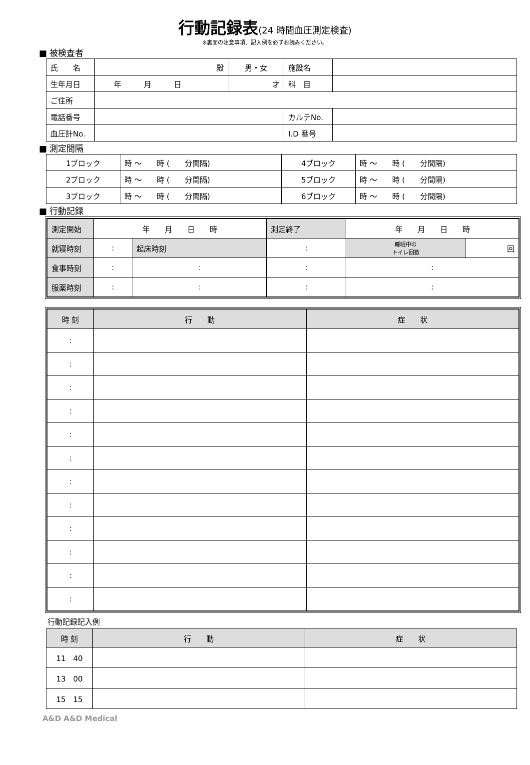行動記録表(24 時間血圧測定検査)
※裏面の注意事項、記入例を必ずお読みください。
■ 被検査者
| 氏 名 | 殿 | 男・女 | 施設名 | |
| 生年月日 | 年 月 日 | 才 | 科 目 | |
| ご住所 | | | | |
| 電話番号 | | | カルテNo. | |
| 血圧計No. | | | I.D 番号 | |
■ 測定間隔
| 1ブロック | 時 ～ 時 ( 分間隔) | 4ブロック | 時 ～ 時 ( 分間隔) |
| 2ブロック | 時 ～ 時 ( 分間隔) | 5ブロック | 時 ～ 時 ( 分間隔) |
| 3ブロック | 時 ～ 時 ( 分間隔) | 6ブロック | 時 ～ 時 ( 分間隔) |
■ 行動記録
| 測定開始 | 年 月 日 時 | | | 測定終了 | 年 月 日 時 | | |
| 就寝時刻 | : | | 起床時刻 | : | | 睡眠中の トイレ回数 | 回 |
| 食事時刻 | : | : | | : | | : | |
| 服薬時刻 | : | : | | : | | : | |
| 時 刻 | 行 動 | 症 状 |
| --- | --- | --- |
| : | | |
| : | | |
| : | | |
| : | | |
| : | | |
| : | | |
| : | | |
| : | | |
| : | | |
| : | | |
| : | | |
| : | | |
行動記録記入例
| 時 刻 | 行 動 | 症 状 |
| --- | --- | --- |
| 11 40 | | |
| 13 00 | | |
| 15 15 | | |
A&D A&D Medical